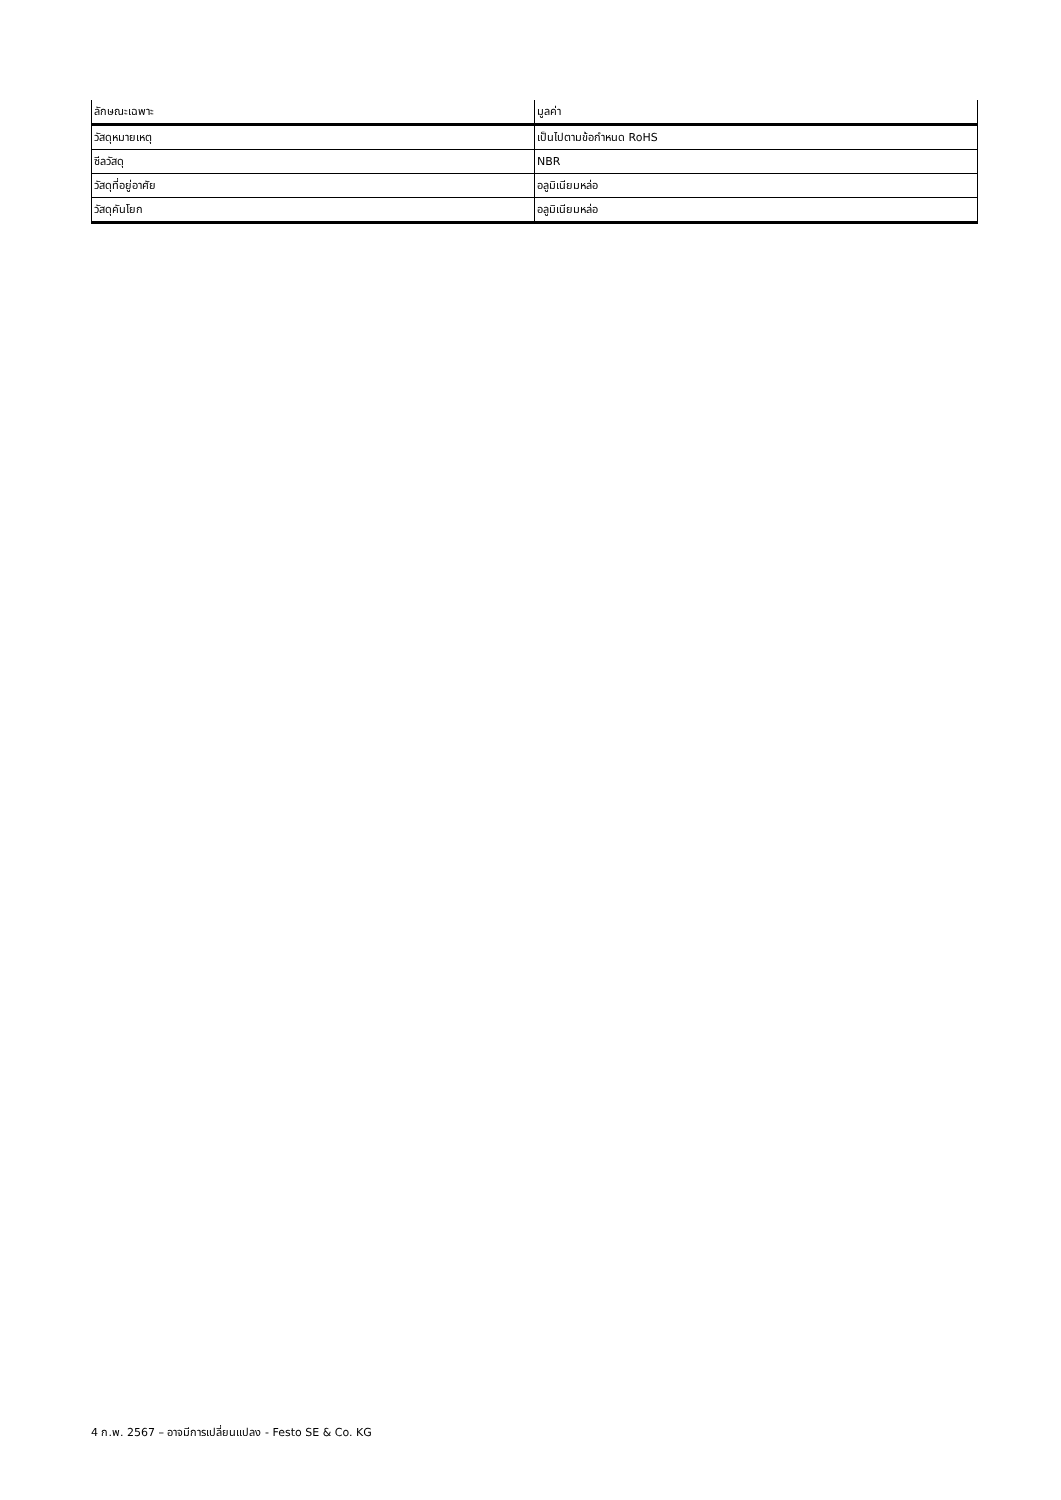| ลักษณะเฉพาะ | มูลค่า |
| --- | --- |
| วัสดุหมายเหตุ | เป็นไปตามข้อกำหนด RoHS |
| ซีลวัสดุ | NBR |
| วัสดุที่อยู่อาศัย | อลูมิเนียมหล่อ |
| วัสดุคันโยก | อลูมิเนียมหล่อ |
4 ก.พ. 2567 – อาจมีการเปลี่ยนแปลง - Festo SE & Co. KG